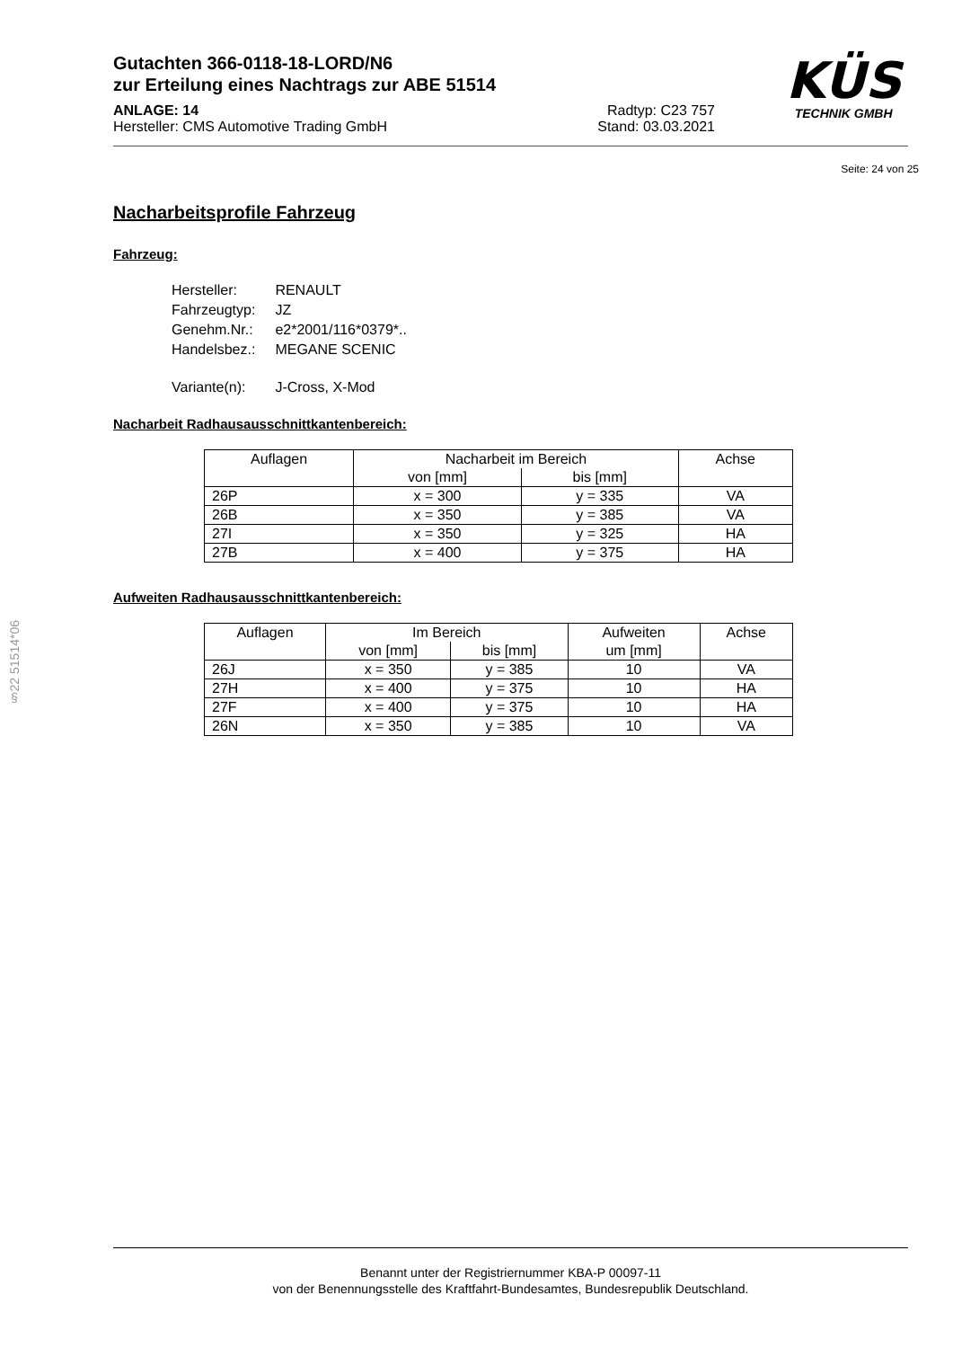KÜS
TECHNIK GMBH
Gutachten 366-0118-18-LORD/N6
zur Erteilung eines Nachtrags zur ABE 51514
ANLAGE: 14 Radtyp: C23 757
Hersteller: CMS Automotive Trading GmbH Stand: 03.03.2021
Seite: 24 von 25
Nacharbeitsprofile Fahrzeug
Fahrzeug:
| Hersteller: | RENAULT |
| Fahrzeugtyp: | JZ |
| Genehm.Nr.: | e2*2001/116*0379*.. |
| Handelsbez.: | MEGANE SCENIC |
| Variante(n): | J-Cross, X-Mod |
Nacharbeit Radhausausschnittkantenbereich:
| Auflagen | Nacharbeit im Bereich | | Achse |
| --- | --- | --- | --- |
| | von [mm] | bis [mm] | |
| 26P | x = 300 | y = 335 | VA |
| 26B | x = 350 | y = 385 | VA |
| 27I | x = 350 | y = 325 | HA |
| 27B | x = 400 | y = 375 | HA |
Aufweiten Radhausausschnittkantenbereich:
| Auflagen | Im Bereich | | Aufweiten um [mm] | Achse |
| --- | --- | --- | --- | --- |
| | von [mm] | bis [mm] | | |
| 26J | x = 350 | y = 385 | 10 | VA |
| 27H | x = 400 | y = 375 | 10 | HA |
| 27F | x = 400 | y = 375 | 10 | HA |
| 26N | x = 350 | y = 385 | 10 | VA |
§22 51514*06
Benannt unter der Registriernummer KBA-P 00097-11
von der Benennungsstelle des Kraftfahrt-Bundesamtes, Bundesrepublik Deutschland.